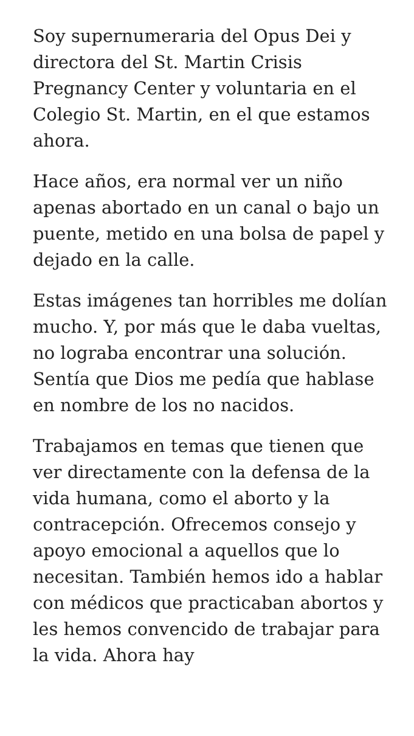Soy supernumeraria del Opus Dei y directora del St. Martin Crisis Pregnancy Center y voluntaria en el Colegio St. Martin, en el que estamos ahora.
Hace años, era normal ver un niño apenas abortado en un canal o bajo un puente, metido en una bolsa de papel y dejado en la calle.
Estas imágenes tan horribles me dolían mucho. Y, por más que le daba vueltas, no lograba encontrar una solución. Sentía que Dios me pedía que hablase en nombre de los no nacidos.
Trabajamos en temas que tienen que ver directamente con la defensa de la vida humana, como el aborto y la contracepción. Ofrecemos consejo y apoyo emocional a aquellos que lo necesitan. También hemos ido a hablar con médicos que practicaban abortos y les hemos convencido de trabajar para la vida. Ahora hay